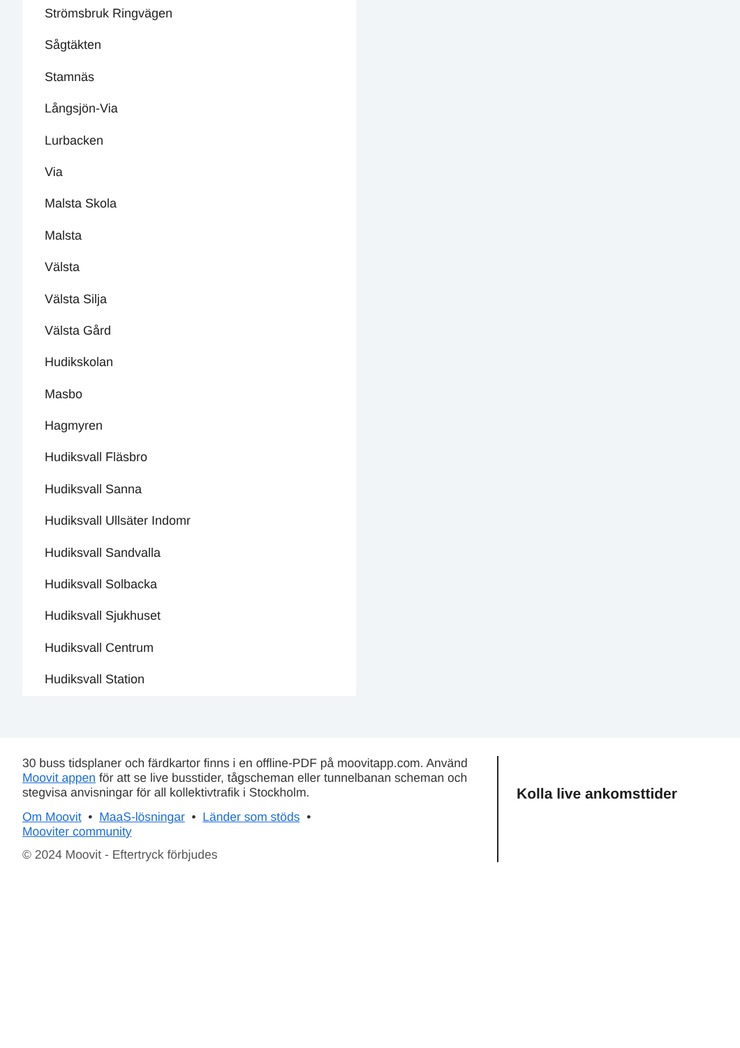Strömsbruk Ringvägen
Sågtäkten
Stamnäs
Långsjön-Via
Lurbacken
Via
Malsta Skola
Malsta
Välsta
Välsta Silja
Välsta Gård
Hudikskolan
Masbo
Hagmyren
Hudiksvall Fläsbro
Hudiksvall Sanna
Hudiksvall Ullsäter Indomr
Hudiksvall Sandvalla
Hudiksvall Solbacka
Hudiksvall Sjukhuset
Hudiksvall Centrum
Hudiksvall Station
30 buss tidsplaner och färdkartor finns i en offline-PDF på moovitapp.com. Använd Moovit appen för att se live busstider, tågscheman eller tunnelbanan scheman och stegvisa anvisningar för all kollektivtrafik i Stockholm.
Om Moovit • MaaS-lösningar • Länder som stöds •
Mooviter community
© 2024 Moovit - Eftertryck förbjudes
Kolla live ankomsttider